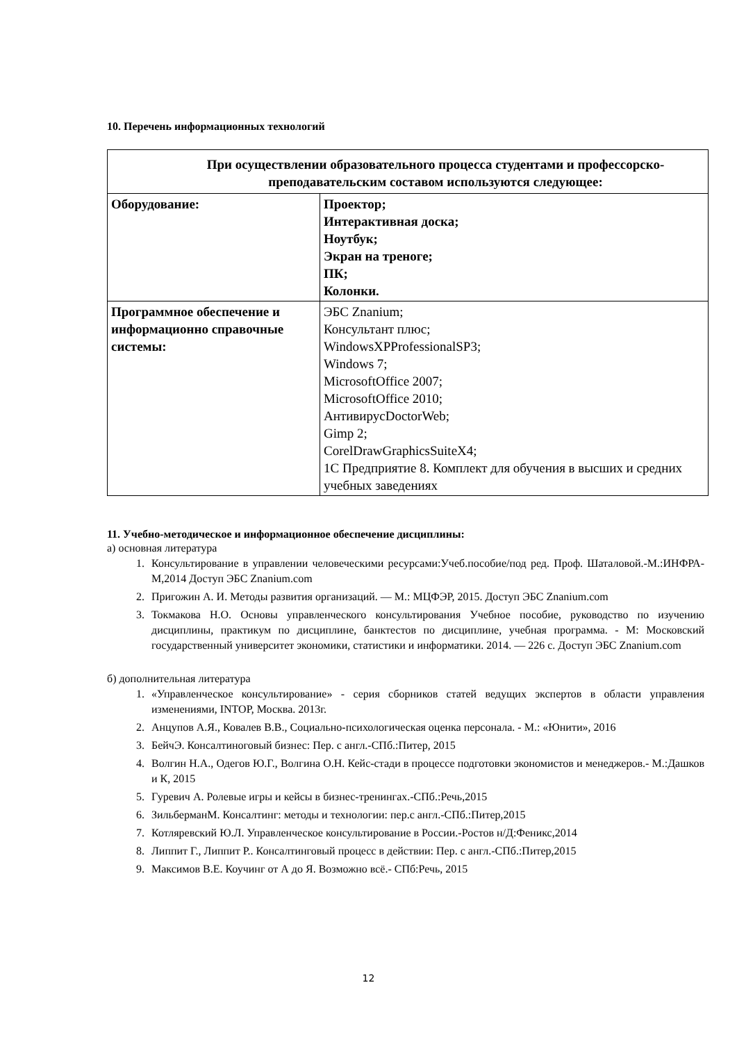10. Перечень информационных технологий
| При осуществлении образовательного процесса студентами и профессорско-преподавательским составом используются следующее: | |
| --- | --- |
| Оборудование: | Проектор; Интерактивная доска; Ноутбук; Экран на треноге; ПК; Колонки. |
| Программное обеспечение и информационно справочные системы: | ЭБС Znanium; Консультант плюс; WindowsXPProfessionalSP3; Windows 7; MicrosoftOffice 2007; MicrosoftOffice 2010; АнтивирусDoctorWeb; Gimp 2; CorelDrawGraphicsSuiteX4; 1С Предприятие 8. Комплект для обучения в высших и средних учебных заведениях |
11. Учебно-методическое и информационное обеспечение дисциплины:
а) основная литература
1. Консультирование в управлении человеческими ресурсами:Учеб.пособие/под ред. Проф. Шаталовой.-М.:ИНФРА-М,2014 Доступ ЭБС Znanium.com
2. Пригожин А. И. Методы развития организаций. — М.: МЦФЭР, 2015. Доступ ЭБС Znanium.com
3. Токмакова Н.О. Основы управленческого консультирования Учебное пособие, руководство по изучению дисциплины, практикум по дисциплине, банктестов по дисциплине, учебная программа. - М: Московский государственный университет экономики, статистики и информатики. 2014. — 226 с. Доступ ЭБС Znanium.com
б) дополнительная литература
1. «Управленческое консультирование» - серия сборников статей ведущих экспертов в области управления изменениями, INTOP, Москва. 2013г.
2. Анцупов А.Я., Ковалев В.В., Социально-психологическая оценка персонала. - М.: «Юнити», 2016
3. БейчЭ. Консалтиноговый бизнес: Пер. с англ.-СПб.:Питер, 2015
4. Волгин Н.А., Одегов Ю.Г., Волгина О.Н. Кейс-стади в процессе подготовки экономистов и менеджеров.- М.:Дашков и К, 2015
5. Гуревич А. Ролевые игры и кейсы в бизнес-тренингах.-СПб.:Речь,2015
6. ЗильберманМ. Консалтинг: методы и технологии: пер.с англ.-СПб.:Питер,2015
7. Котляревский Ю.Л. Управленческое консультирование в России.-Ростов н/Д:Феникс,2014
8. Липпит Г., Липпит Р.. Консалтинговый процесс в действии: Пер. с англ.-СПб.:Питер,2015
9. Максимов В.Е. Коучинг от А до Я. Возможно всё.- СПб:Речь, 2015
12